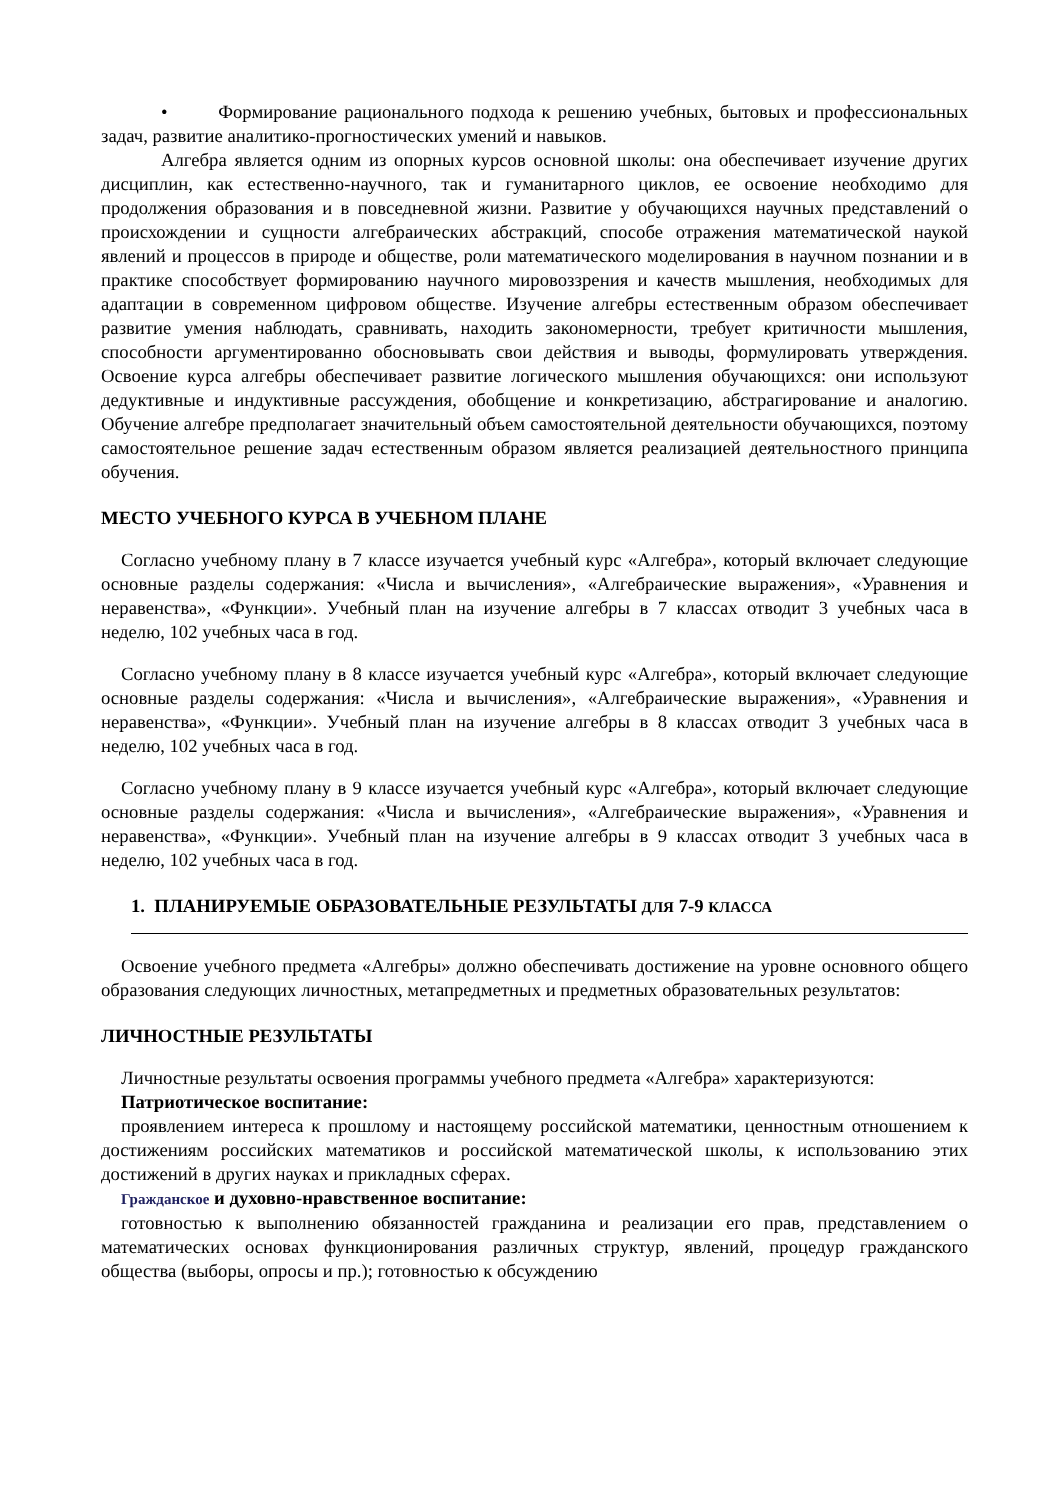• Формирование рационального подхода к решению учебных, бытовых и профессиональных задач, развитие аналитико-прогностических умений и навыков.
Алгебра является одним из опорных курсов основной школы: она обеспечивает изучение других дисциплин, как естественно-научного, так и гуманитарного циклов, ее освоение необходимо для продолжения образования и в повседневной жизни. Развитие у обучающихся научных представлений о происхождении и сущности алгебраических абстракций, способе отражения математической наукой явлений и процессов в природе и обществе, роли математического моделирования в научном познании и в практике способствует формированию научного мировоззрения и качеств мышления, необходимых для адаптации в современном цифровом обществе. Изучение алгебры естественным образом обеспечивает развитие умения наблюдать, сравнивать, находить закономерности, требует критичности мышления, способности аргументированно обосновывать свои действия и выводы, формулировать утверждения. Освоение курса алгебры обеспечивает развитие логического мышления обучающихся: они используют дедуктивные и индуктивные рассуждения, обобщение и конкретизацию, абстрагирование и аналогию. Обучение алгебре предполагает значительный объем самостоятельной деятельности обучающихся, поэтому самостоятельное решение задач естественным образом является реализацией деятельностного принципа обучения.
МЕСТО УЧЕБНОГО КУРСА В УЧЕБНОМ ПЛАНЕ
Согласно учебному плану в 7 классе изучается учебный курс «Алгебра», который включает следующие основные разделы содержания: «Числа и вычисления», «Алгебраические выражения», «Уравнения и неравенства», «Функции». Учебный план на изучение алгебры в 7 классах отводит 3 учебных часа в неделю, 102 учебных часа в год.
Согласно учебному плану в 8 классе изучается учебный курс «Алгебра», который включает следующие основные разделы содержания: «Числа и вычисления», «Алгебраические выражения», «Уравнения и неравенства», «Функции». Учебный план на изучение алгебры в 8 классах отводит 3 учебных часа в неделю, 102 учебных часа в год.
Согласно учебному плану в 9 классе изучается учебный курс «Алгебра», который включает следующие основные разделы содержания: «Числа и вычисления», «Алгебраические выражения», «Уравнения и неравенства», «Функции». Учебный план на изучение алгебры в 9 классах отводит 3 учебных часа в неделю, 102 учебных часа в год.
1. ПЛАНИРУЕМЫЕ ОБРАЗОВАТЕЛЬНЫЕ РЕЗУЛЬТАТЫ ДЛЯ 7-9 КЛАССА
Освоение учебного предмета «Алгебры» должно обеспечивать достижение на уровне основного общего образования следующих личностных, метапредметных и предметных образовательных результатов:
ЛИЧНОСТНЫЕ РЕЗУЛЬТАТЫ
Личностные результаты освоения программы учебного предмета «Алгебра» характеризуются:
Патриотическое воспитание:
проявлением интереса к прошлому и настоящему российской математики, ценностным отношением к достижениям российских математиков и российской математической школы, к использованию этих достижений в других науках и прикладных сферах.
Гражданское и духовно-нравственное воспитание:
готовностью к выполнению обязанностей гражданина и реализации его прав, представлением о математических основах функционирования различных структур, явлений, процедур гражданского общества (выборы, опросы и пр.); готовностью к обсуждению